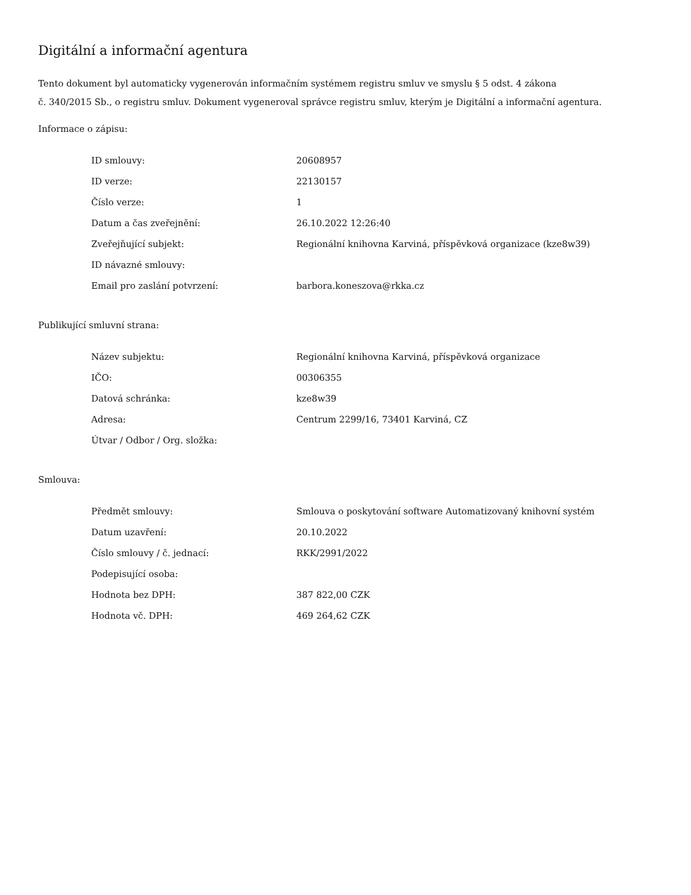Digitální a informační agentura
Tento dokument byl automaticky vygenerován informačním systémem registru smluv ve smyslu § 5 odst. 4 zákona
č. 340/2015 Sb., o registru smluv. Dokument vygeneroval správce registru smluv, kterým je Digitální a informační agentura.
Informace o zápisu:
| ID smlouvy: | 20608957 |
| ID verze: | 22130157 |
| Číslo verze: | 1 |
| Datum a čas zveřejnění: | 26.10.2022 12:26:40 |
| Zveřejňující subjekt: | Regionální knihovna Karviná, příspěvková organizace (kze8w39) |
| ID návazné smlouvy: | |
| Email pro zaslání potvrzení: | barbora.koneszova@rkka.cz |
Publikující smluvní strana:
| Název subjektu: | Regionální knihovna Karviná, příspěvková organizace |
| IČO: | 00306355 |
| Datová schránka: | kze8w39 |
| Adresa: | Centrum 2299/16, 73401 Karviná, CZ |
| Útvar / Odbor / Org. složka: | |
Smlouva:
| Předmět smlouvy: | Smlouva o poskytování software Automatizovaný knihovní systém |
| Datum uzavření: | 20.10.2022 |
| Číslo smlouvy / č. jednací: | RKK/2991/2022 |
| Podepisující osoba: | |
| Hodnota bez DPH: | 387 822,00 CZK |
| Hodnota vč. DPH: | 469 264,62 CZK |